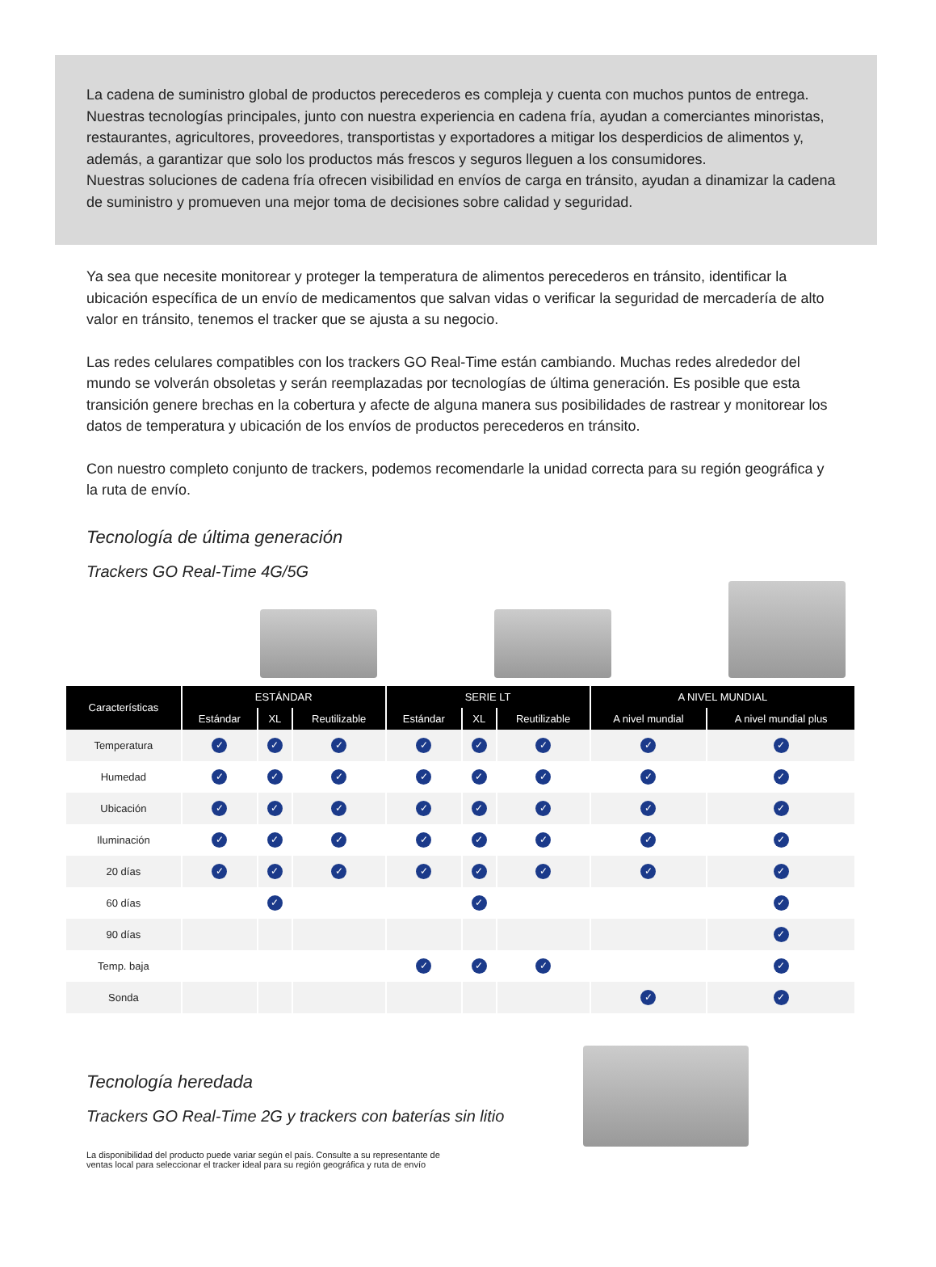La cadena de suministro global de productos perecederos es compleja y cuenta con muchos puntos de entrega. Nuestras tecnologías principales, junto con nuestra experiencia en cadena fría, ayudan a comerciantes minoristas, restaurantes, agricultores, proveedores, transportistas y exportadores a mitigar los desperdicios de alimentos y, además, a garantizar que solo los productos más frescos y seguros lleguen a los consumidores.
Nuestras soluciones de cadena fría ofrecen visibilidad en envíos de carga en tránsito, ayudan a dinamizar la cadena de suministro y promueven una mejor toma de decisiones sobre calidad y seguridad.
Ya sea que necesite monitorear y proteger la temperatura de alimentos perecederos en tránsito, identificar la ubicación específica de un envío de medicamentos que salvan vidas o verificar la seguridad de mercadería de alto valor en tránsito, tenemos el tracker que se ajusta a su negocio.
Las redes celulares compatibles con los trackers GO Real-Time están cambiando. Muchas redes alrededor del mundo se volverán obsoletas y serán reemplazadas por tecnologías de última generación. Es posible que esta transición genere brechas en la cobertura y afecte de alguna manera sus posibilidades de rastrear y monitorear los datos de temperatura y ubicación de los envíos de productos perecederos en tránsito.
Con nuestro completo conjunto de trackers, podemos recomendarle la unidad correcta para su región geográfica y la ruta de envío.
Tecnología de última generación
Trackers GO Real-Time 4G/5G
| Características | ESTÁNDAR | | | SERIE LT | | | A NIVEL MUNDIAL | |
| --- | --- | --- | --- | --- | --- | --- | --- | --- |
| | Estándar | XL | Reutilizable | Estándar | XL | Reutilizable | A nivel mundial | A nivel mundial plus |
| Temperatura | ✓ | ✓ | ✓ | ✓ | ✓ | ✓ | ✓ | ✓ |
| Humedad | ✓ | ✓ | ✓ | ✓ | ✓ | ✓ | ✓ | ✓ |
| Ubicación | ✓ | ✓ | ✓ | ✓ | ✓ | ✓ | ✓ | ✓ |
| Iluminación | ✓ | ✓ | ✓ | ✓ | ✓ | ✓ | ✓ | ✓ |
| 20 días | ✓ | ✓ | ✓ | ✓ | ✓ | ✓ | ✓ | ✓ |
| 60 días | | ✓ | | | ✓ | | | ✓ |
| 90 días | | | | | | | | ✓ |
| Temp. baja | | | | ✓ | ✓ | ✓ | | ✓ |
| Sonda | | | | | | | ✓ | ✓ |
Tecnología heredada
Trackers GO Real-Time 2G y trackers con baterías sin litio
La disponibilidad del producto puede variar según el país. Consulte a su representante de ventas local para seleccionar el tracker ideal para su región geográfica y ruta de envío